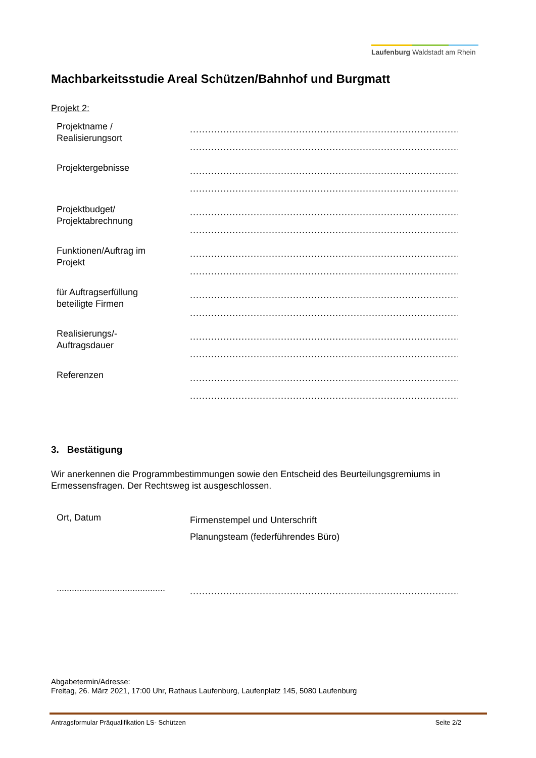Laufenburg Waldstadt am Rhein
Machbarkeitsstudie Areal Schützen/Bahnhof und Burgmatt
Projekt 2:
Projektname /
Realisierungsort
..................................................................................................
..................................................................................................
Projektergebnisse
..................................................................................................
..................................................................................................
Projektbudget/
Projektabrechnung
..................................................................................................
..................................................................................................
Funktionen/Auftrag im
Projekt
..................................................................................................
..................................................................................................
für Auftragserfüllung
beteiligte Firmen
..................................................................................................
..................................................................................................
Realisierungs/-
Auftragsdauer
..................................................................................................
..................................................................................................
Referenzen
..................................................................................................
..................................................................................................
3. Bestätigung
Wir anerkennen die Programmbestimmungen sowie den Entscheid des Beurteilungsgremiums in Ermessensfragen. Der Rechtsweg ist ausgeschlossen.
Ort, Datum
Firmenstempel und Unterschrift
Planungsteam (federführendes Büro)
...........................................
..................................................................................................
Abgabetermin/Adresse:
Freitag, 26. März 2021, 17:00 Uhr, Rathaus Laufenburg, Laufenplatz 145, 5080 Laufenburg
Antragsformular Präqualifikation LS- Schützen Seite 2/2